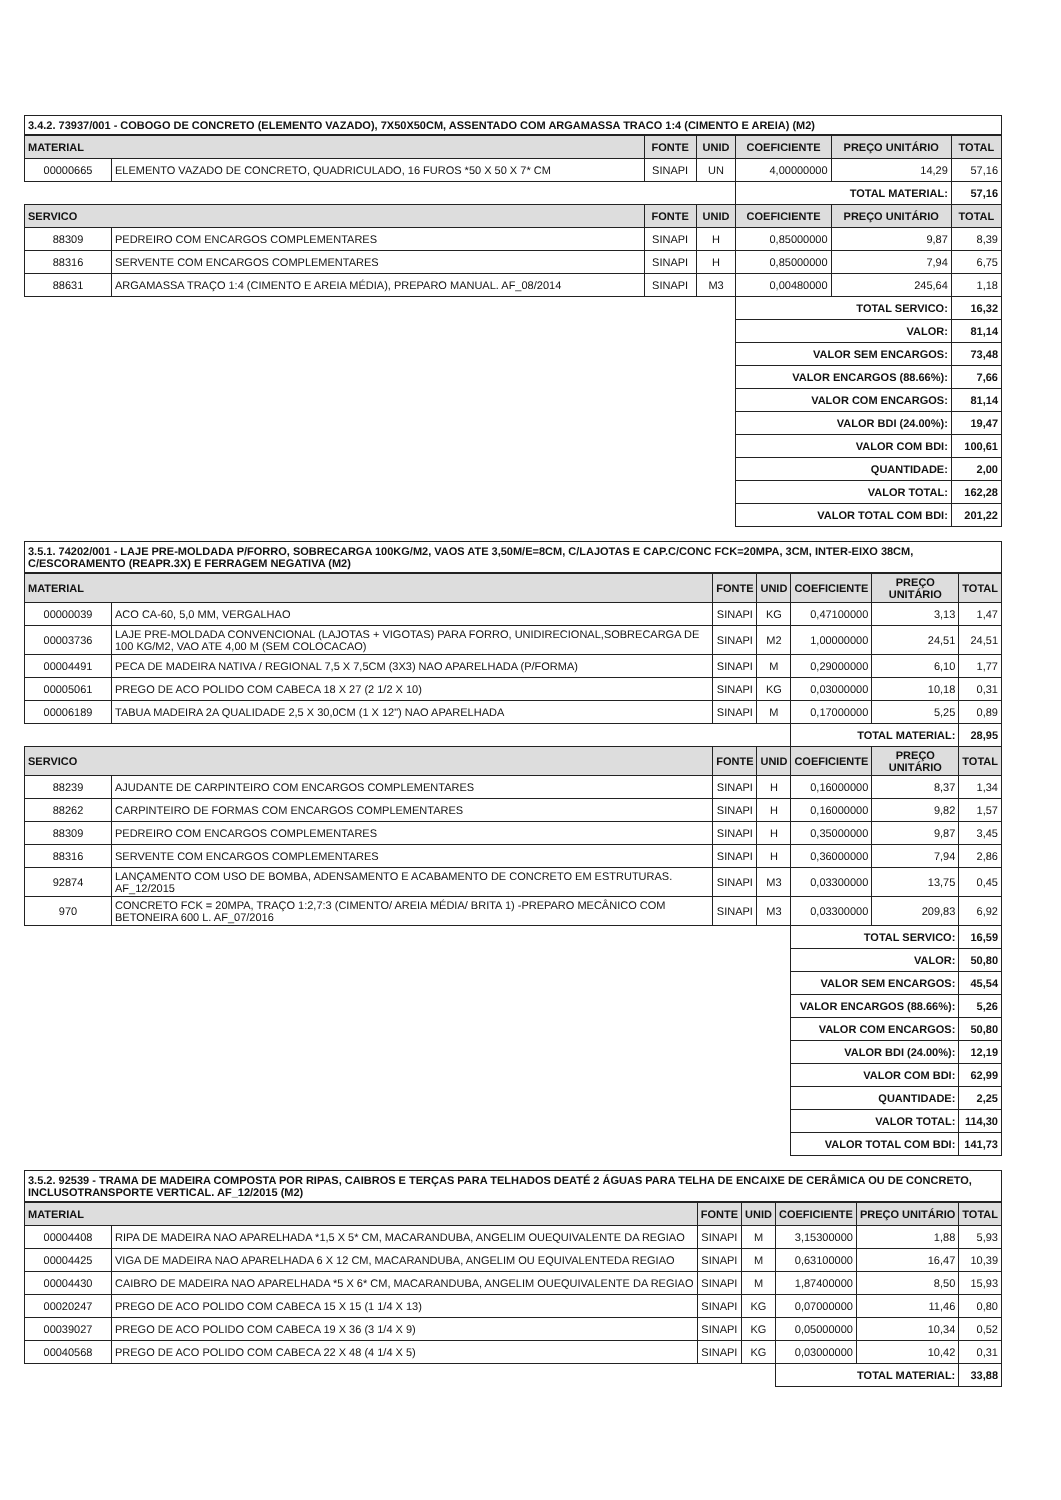3.4.2. 73937/001 - COBOGO DE CONCRETO (ELEMENTO VAZADO), 7X50X50CM, ASSENTADO COM ARGAMASSA TRACO 1:4 (CIMENTO E AREIA) (M2)
| MATERIAL | | FONTE | UNID | COEFICIENTE | PREÇO UNITÁRIO | TOTAL |
| --- | --- | --- | --- | --- | --- | --- |
| 00000665 | ELEMENTO VAZADO DE CONCRETO, QUADRICULADO, 16 FUROS *50 X 50 X 7* CM | SINAPI | UN | 4,00000000 | 14,29 | 57,16 |
| | | | | TOTAL MATERIAL: | | 57,16 |
| SERVICO | | FONTE | UNID | COEFICIENTE | PREÇO UNITÁRIO | TOTAL |
| 88309 | PEDREIRO COM ENCARGOS COMPLEMENTARES | SINAPI | H | 0,85000000 | 9,87 | 8,39 |
| 88316 | SERVENTE COM ENCARGOS COMPLEMENTARES | SINAPI | H | 0,85000000 | 7,94 | 6,75 |
| 88631 | ARGAMASSA TRAÇO 1:4 (CIMENTO E AREIA MÉDIA), PREPARO MANUAL. AF_08/2014 | SINAPI | M3 | 0,00480000 | 245,64 | 1,18 |
| | | | | TOTAL SERVICO: | | 16,32 |
| | | | | VALOR: | | 81,14 |
| | | | | VALOR SEM ENCARGOS: | | 73,48 |
| | | | | VALOR ENCARGOS (88.66%): | | 7,66 |
| | | | | VALOR COM ENCARGOS: | | 81,14 |
| | | | | VALOR BDI (24.00%): | | 19,47 |
| | | | | VALOR COM BDI: | | 100,61 |
| | | | | QUANTIDADE: | | 2,00 |
| | | | | VALOR TOTAL: | | 162,28 |
| | | | | VALOR TOTAL COM BDI: | | 201,22 |
3.5.1. 74202/001 - LAJE PRE-MOLDADA P/FORRO, SOBRECARGA 100KG/M2, VAOS ATE 3,50M/E=8CM, C/LAJOTAS E CAP.C/CONC FCK=20MPA, 3CM, INTER-EIXO 38CM, C/ESCORAMENTO (REAPR.3X) E FERRAGEM NEGATIVA (M2)
| MATERIAL | | FONTE | UNID | COEFICIENTE | PREÇO UNITÁRIO | TOTAL |
| --- | --- | --- | --- | --- | --- | --- |
| 00000039 | ACO CA-60, 5,0 MM, VERGALHAO | SINAPI | KG | 0,47100000 | 3,13 | 1,47 |
| 00003736 | LAJE PRE-MOLDADA CONVENCIONAL (LAJOTAS + VIGOTAS) PARA FORRO, UNIDIRECIONAL,SOBRECARGA DE 100 KG/M2, VAO ATE 4,00 M (SEM COLOCACAO) | SINAPI | M2 | 1,00000000 | 24,51 | 24,51 |
| 00004491 | PECA DE MADEIRA NATIVA / REGIONAL 7,5 X 7,5CM (3X3) NAO APARELHADA (P/FORMA) | SINAPI | M | 0,29000000 | 6,10 | 1,77 |
| 00005061 | PREGO DE ACO POLIDO COM CABECA 18 X 27 (2 1/2 X 10) | SINAPI | KG | 0,03000000 | 10,18 | 0,31 |
| 00006189 | TABUA MADEIRA 2A QUALIDADE 2,5 X 30,0CM (1 X 12") NAO APARELHADA | SINAPI | M | 0,17000000 | 5,25 | 0,89 |
| | | | | TOTAL MATERIAL: | | 28,95 |
| SERVICO | | FONTE | UNID | COEFICIENTE | PREÇO UNITÁRIO | TOTAL |
| 88239 | AJUDANTE DE CARPINTEIRO COM ENCARGOS COMPLEMENTARES | SINAPI | H | 0,16000000 | 8,37 | 1,34 |
| 88262 | CARPINTEIRO DE FORMAS COM ENCARGOS COMPLEMENTARES | SINAPI | H | 0,16000000 | 9,82 | 1,57 |
| 88309 | PEDREIRO COM ENCARGOS COMPLEMENTARES | SINAPI | H | 0,35000000 | 9,87 | 3,45 |
| 88316 | SERVENTE COM ENCARGOS COMPLEMENTARES | SINAPI | H | 0,36000000 | 7,94 | 2,86 |
| 92874 | LANÇAMENTO COM USO DE BOMBA, ADENSAMENTO E ACABAMENTO DE CONCRETO EM ESTRUTURAS. AF_12/2015 | SINAPI | M3 | 0,03300000 | 13,75 | 0,45 |
| 970 | CONCRETO FCK = 20MPA, TRAÇO 1:2,7:3 (CIMENTO/ AREIA MÉDIA/ BRITA 1) -PREPARO MECÂNICO COM BETONEIRA 600 L. AF_07/2016 | SINAPI | M3 | 0,03300000 | 209,83 | 6,92 |
| | | | | TOTAL SERVICO: | | 16,59 |
| | | | | VALOR: | | 50,80 |
| | | | | VALOR SEM ENCARGOS: | | 45,54 |
| | | | | VALOR ENCARGOS (88.66%): | | 5,26 |
| | | | | VALOR COM ENCARGOS: | | 50,80 |
| | | | | VALOR BDI (24.00%): | | 12,19 |
| | | | | VALOR COM BDI: | | 62,99 |
| | | | | QUANTIDADE: | | 2,25 |
| | | | | VALOR TOTAL: | | 114,30 |
| | | | | VALOR TOTAL COM BDI: | | 141,73 |
3.5.2. 92539 - TRAMA DE MADEIRA COMPOSTA POR RIPAS, CAIBROS E TERÇAS PARA TELHADOS DEATÉ 2 ÁGUAS PARA TELHA DE ENCAIXE DE CERÂMICA OU DE CONCRETO, INCLUSOTRANSPORTE VERTICAL. AF_12/2015 (M2)
| MATERIAL | | FONTE | UNID | COEFICIENTE | PREÇO UNITÁRIO | TOTAL |
| --- | --- | --- | --- | --- | --- | --- |
| 00004408 | RIPA DE MADEIRA NAO APARELHADA *1,5 X 5* CM, MACARANDUBA, ANGELIM OUEQUIVALENTE DA REGIAO | SINAPI | M | 3,15300000 | 1,88 | 5,93 |
| 00004425 | VIGA DE MADEIRA NAO APARELHADA 6 X 12 CM, MACARANDUBA, ANGELIM OU EQUIVALENTEDA REGIAO | SINAPI | M | 0,63100000 | 16,47 | 10,39 |
| 00004430 | CAIBRO DE MADEIRA NAO APARELHADA *5 X 6* CM, MACARANDUBA, ANGELIM OUEQUIVALENTE DA REGIAO | SINAPI | M | 1,87400000 | 8,50 | 15,93 |
| 00020247 | PREGO DE ACO POLIDO COM CABECA 15 X 15 (1 1/4 X 13) | SINAPI | KG | 0,07000000 | 11,46 | 0,80 |
| 00039027 | PREGO DE ACO POLIDO COM CABECA 19 X 36 (3 1/4 X 9) | SINAPI | KG | 0,05000000 | 10,34 | 0,52 |
| 00040568 | PREGO DE ACO POLIDO COM CABECA 22 X 48 (4 1/4 X 5) | SINAPI | KG | 0,03000000 | 10,42 | 0,31 |
| | | | | TOTAL MATERIAL: | | 33,88 |